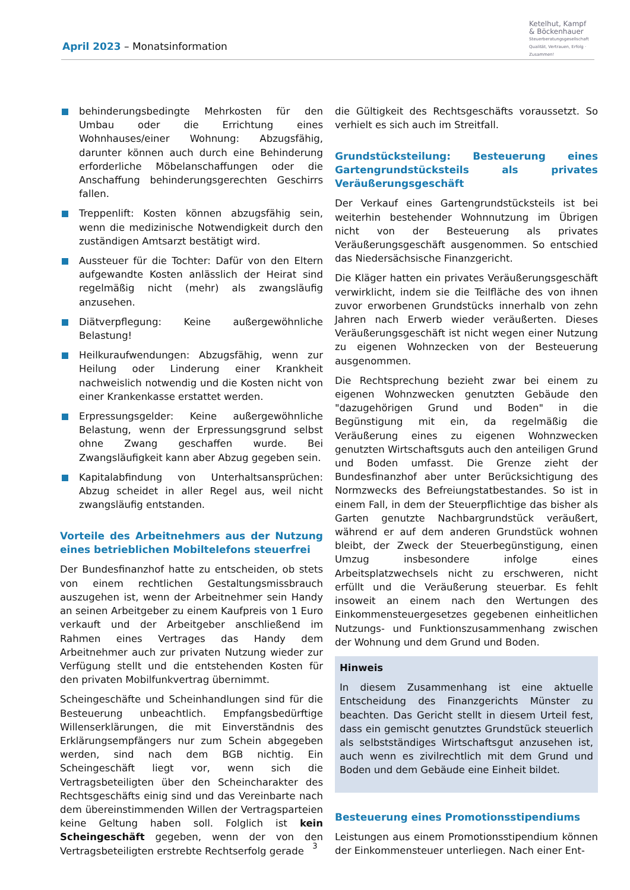April 2023 – Monatsinformation
Ketelhut, Kampf
& Böckenhauer
Steuerberatungsgesellschaft
Qualität, Vertrauen, Erfolg · Zusammen!
behinderungsbedingte Mehrkosten für den Umbau oder die Errichtung eines Wohnhauses/einer Wohnung: Abzugsfähig, darunter können auch durch eine Behinderung erforderliche Möbelanschaffungen oder die Anschaffung behinderungsgerechten Geschirrs fallen.
Treppenlift: Kosten können abzugsfähig sein, wenn die medizinische Notwendigkeit durch den zuständigen Amtsarzt bestätigt wird.
Aussteuer für die Tochter: Dafür von den Eltern aufgewandte Kosten anlässlich der Heirat sind regelmäßig nicht (mehr) als zwangsläufig anzusehen.
Diätverpflegung: Keine außergewöhnliche Belastung!
Heilkuraufwendungen: Abzugsfähig, wenn zur Heilung oder Linderung einer Krankheit nachweislich notwendig und die Kosten nicht von einer Krankenkasse erstattet werden.
Erpressungsgelder: Keine außergewöhnliche Belastung, wenn der Erpressungsgrund selbst ohne Zwang geschaffen wurde. Bei Zwangsläufigkeit kann aber Abzug gegeben sein.
Kapitalabfindung von Unterhaltsansprüchen: Abzug scheidet in aller Regel aus, weil nicht zwangsläufig entstanden.
Vorteile des Arbeitnehmers aus der Nutzung eines betrieblichen Mobiltelefons steuerfrei
Der Bundesfinanzhof hatte zu entscheiden, ob stets von einem rechtlichen Gestaltungsmissbrauch auszugehen ist, wenn der Arbeitnehmer sein Handy an seinen Arbeitgeber zu einem Kaufpreis von 1 Euro verkauft und der Arbeitgeber anschließend im Rahmen eines Vertrages das Handy dem Arbeitnehmer auch zur privaten Nutzung wieder zur Verfügung stellt und die entstehenden Kosten für den privaten Mobilfunkvertrag übernimmt.
Scheingeschäfte und Scheinhandlungen sind für die Besteuerung unbeachtlich. Empfangsbedürftige Willenserklärungen, die mit Einverständnis des Erklärungsempfängers nur zum Schein abgegeben werden, sind nach dem BGB nichtig. Ein Scheingeschäft liegt vor, wenn sich die Vertragsbeteiligten über den Scheincharakter des Rechtsgeschäfts einig sind und das Vereinbarte nach dem übereinstimmenden Willen der Vertragsparteien keine Geltung haben soll. Folglich ist kein Scheingeschäft gegeben, wenn der von den Vertragsbeteiligten erstrebte Rechtserfolg gerade
die Gültigkeit des Rechtsgeschäfts voraussetzt. So verhielt es sich auch im Streitfall.
Grundstücksteilung: Besteuerung eines Gartengrundstücksteils als privates Veräußerungsgeschäft
Der Verkauf eines Gartengrundstücksteils ist bei weiterhin bestehender Wohnnutzung im Übrigen nicht von der Besteuerung als privates Veräußerungsgeschäft ausgenommen. So entschied das Niedersächsische Finanzgericht.
Die Kläger hatten ein privates Veräußerungsgeschäft verwirklicht, indem sie die Teilfläche des von ihnen zuvor erworbenen Grundstücks innerhalb von zehn Jahren nach Erwerb wieder veräußerten. Dieses Veräußerungsgeschäft ist nicht wegen einer Nutzung zu eigenen Wohnzecken von der Besteuerung ausgenommen.
Die Rechtsprechung bezieht zwar bei einem zu eigenen Wohnzwecken genutzten Gebäude den "dazugehörigen Grund und Boden" in die Begünstigung mit ein, da regelmäßig die Veräußerung eines zu eigenen Wohnzwecken genutzten Wirtschaftsguts auch den anteiligen Grund und Boden umfasst. Die Grenze zieht der Bundesfinanzhof aber unter Berücksichtigung des Normzwecks des Befreiungstatbestandes. So ist in einem Fall, in dem der Steuerpflichtige das bisher als Garten genutzte Nachbargrundstück veräußert, während er auf dem anderen Grundstück wohnen bleibt, der Zweck der Steuerbegünstigung, einen Umzug insbesondere infolge eines Arbeitsplatzwechsels nicht zu erschweren, nicht erfüllt und die Veräußerung steuerbar. Es fehlt insoweit an einem nach den Wertungen des Einkommensteuergesetzes gegebenen einheitlichen Nutzungs- und Funktionszusammenhang zwischen der Wohnung und dem Grund und Boden.
Hinweis
In diesem Zusammenhang ist eine aktuelle Entscheidung des Finanzgerichts Münster zu beachten. Das Gericht stellt in diesem Urteil fest, dass ein gemischt genutztes Grundstück steuerlich als selbstständiges Wirtschaftsgut anzusehen ist, auch wenn es zivilrechtlich mit dem Grund und Boden und dem Gebäude eine Einheit bildet.
Besteuerung eines Promotionsstipendiums
Leistungen aus einem Promotionsstipendium können der Einkommensteuer unterliegen. Nach einer Ent-
3